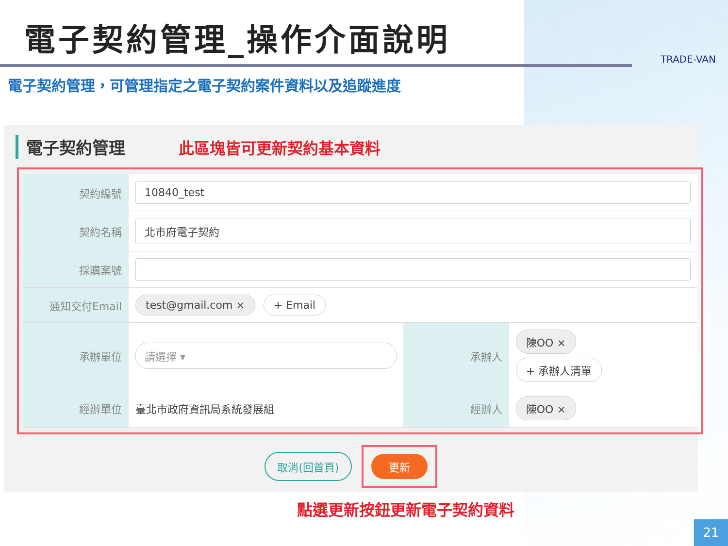電子契約管理_操作介面說明
TRADE-VAN
電子契約管理，可管理指定之電子契約案件資料以及追蹤進度
電子契約管理 此區塊皆可更新契約基本資料
| 契約編號 | 10840_test | | |
| 契約名稱 | 北市府電子契約 | | |
| 採購案號 | | | |
| 通知交付Email | test@gmail.com × + Email | | |
| 承辦單位 | 請選擇 ▾ | 承辦人 | 陳OO × + 承辦人清單 |
| 經辦單位 | 臺北市政府資訊局系統發展組 | 經辦人 | 陳OO × |
取消(回首頁) 更新
點選更新按鈕更新電子契約資料
21